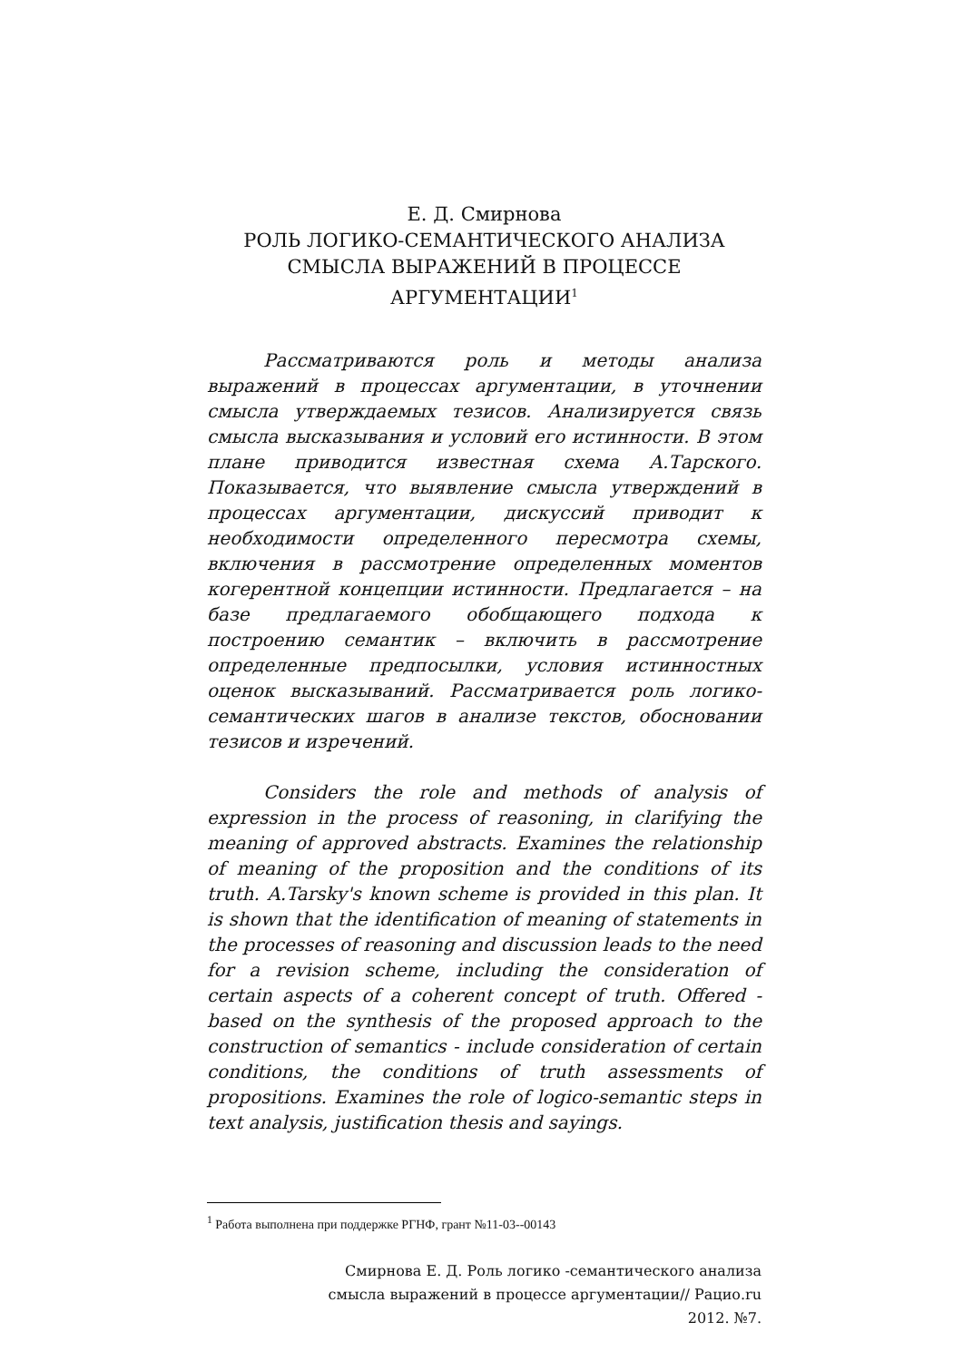Е. Д. Смирнова
РОЛЬ ЛОГИКО-СЕМАНТИЧЕСКОГО АНАЛИЗА СМЫСЛА ВЫРАЖЕНИЙ В ПРОЦЕССЕ АРГУМЕНТАЦИИ<sup>1</sup>
Рассматриваются роль и методы анализа выражений в процессах аргументации, в уточнении смысла утверждаемых тезисов. Анализируется связь смысла высказывания и условий его истинности. В этом плане приводится известная схема А.Тарского. Показывается, что выявление смысла утверждений в процессах аргументации, дискуссий приводит к необходимости определенного пересмотра схемы, включения в рассмотрение определенных моментов когерентной концепции истинности. Предлагается – на базе предлагаемого обобщающего подхода к построению семантик – включить в рассмотрение определенные предпосылки, условия истинностных оценок высказываний. Рассматривается роль логико-семантических шагов в анализе текстов, обосновании тезисов и изречений.
Considers the role and methods of analysis of expression in the process of reasoning, in clarifying the meaning of approved abstracts. Examines the relationship of meaning of the proposition and the conditions of its truth. A.Tarsky's known scheme is provided in this plan. It is shown that the identification of meaning of statements in the processes of reasoning and discussion leads to the need for a revision scheme, including the consideration of certain aspects of a coherent concept of truth. Offered - based on the synthesis of the proposed approach to the construction of semantics - include consideration of certain conditions, the conditions of truth assessments of propositions. Examines the role of logico-semantic steps in text analysis, justification thesis and sayings.
<sup>1</sup> Работа выполнена при поддержке РГНФ, грант №11-03--00143
Смирнова Е. Д. Роль логико -семантического анализа
смысла выражений в процессе аргументации// Рацио.ru
2012. №7.